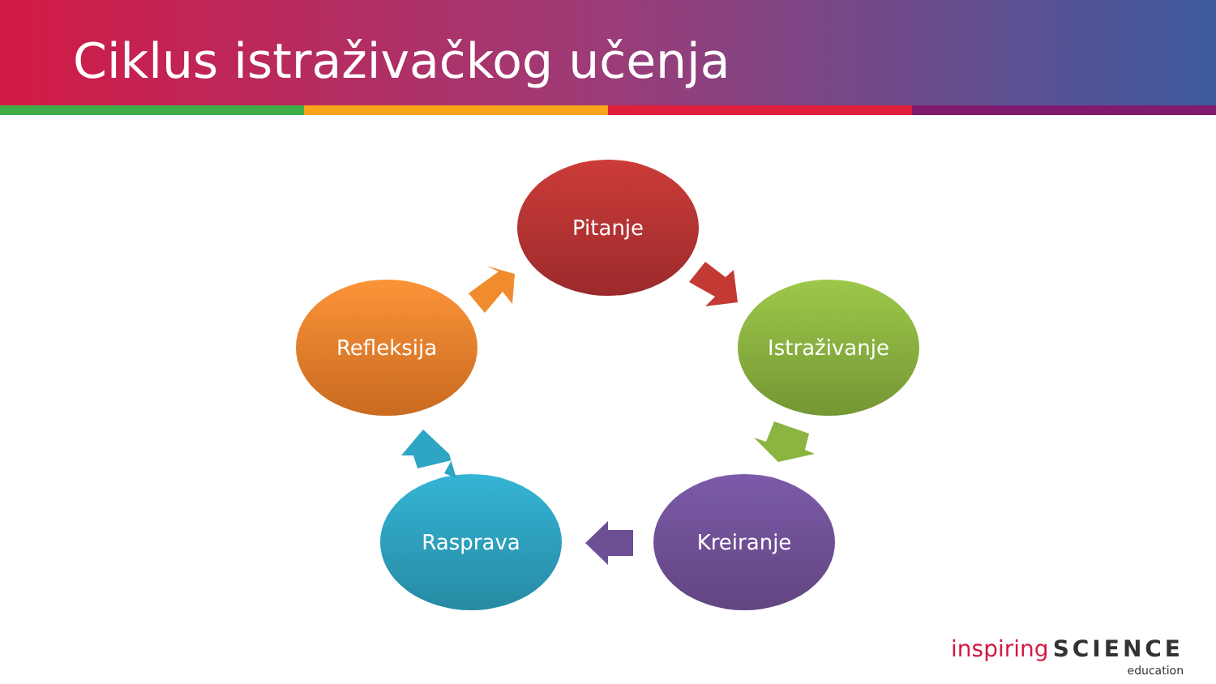Ciklus istraživačkog učenja
Pitanje
Istraživanje
Kreiranje
Rasprava
Refleksija
inspiring SCIENCE
education